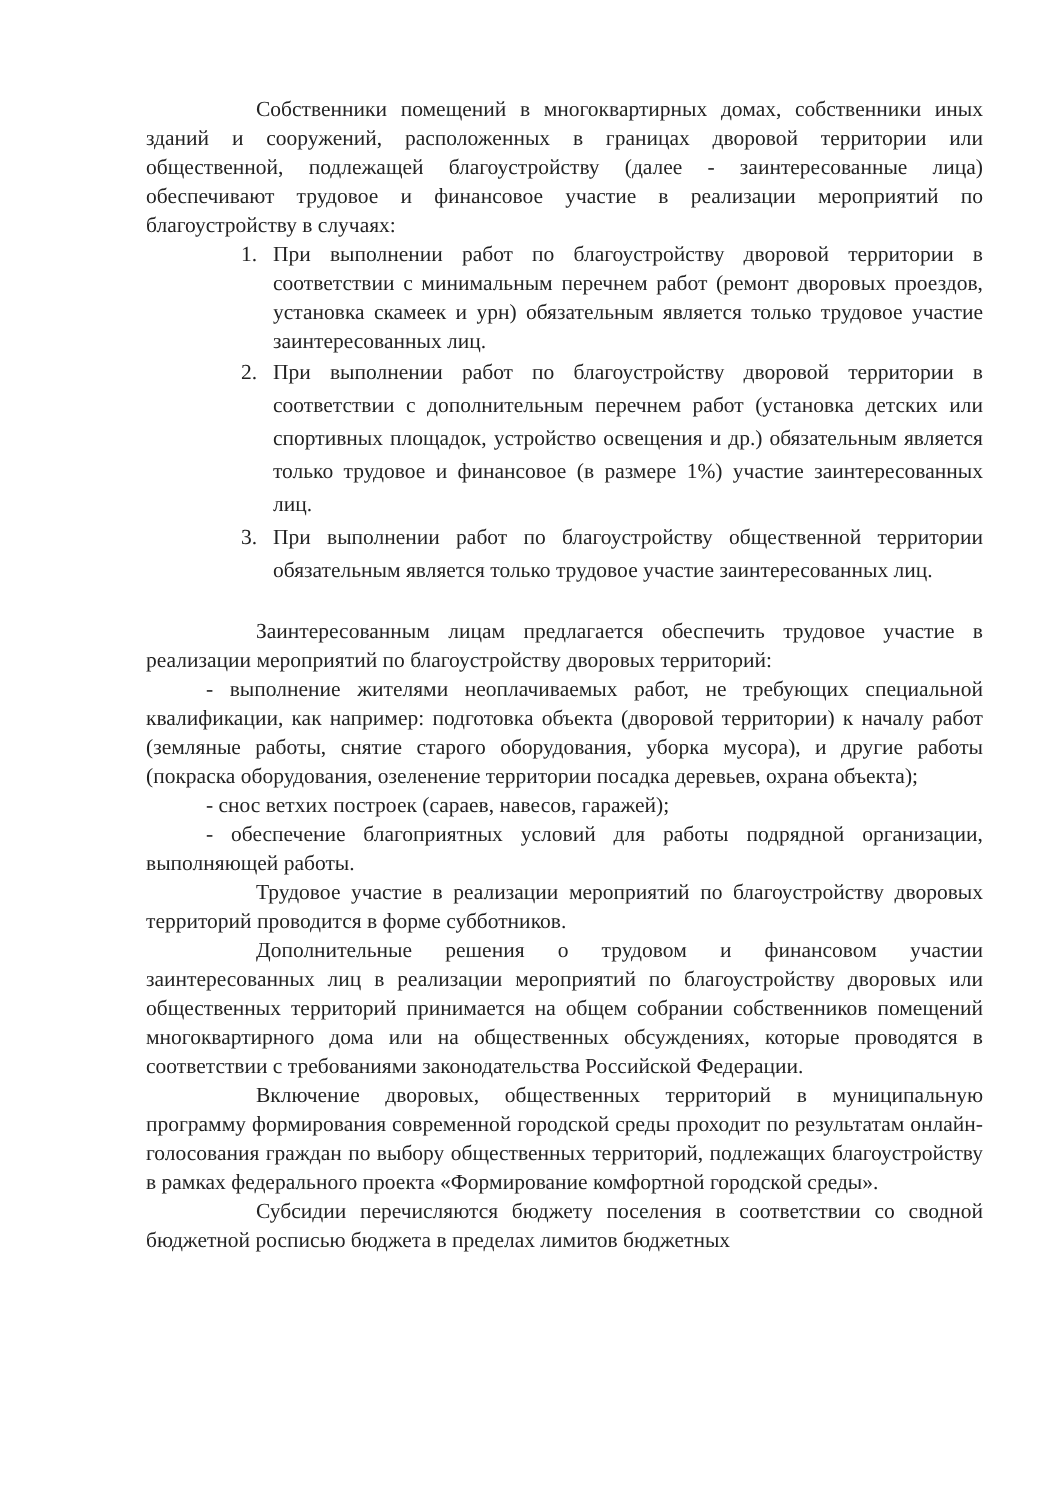Собственники помещений в многоквартирных домах, собственники иных зданий и сооружений, расположенных в границах дворовой территории или общественной, подлежащей благоустройству (далее - заинтересованные лица) обеспечивают трудовое и финансовое участие в реализации мероприятий по благоустройству в случаях:
1. При выполнении работ по благоустройству дворовой территории в соответствии с минимальным перечнем работ (ремонт дворовых проездов, установка скамеек и урн) обязательным является только трудовое участие заинтересованных лиц.
2. При выполнении работ по благоустройству дворовой территории в соответствии с дополнительным перечнем работ (установка детских или спортивных площадок, устройство освещения и др.) обязательным является только трудовое и финансовое (в размере 1%) участие заинтересованных лиц.
3. При выполнении работ по благоустройству общественной территории обязательным является только трудовое участие заинтересованных лиц.
Заинтересованным лицам предлагается обеспечить трудовое участие в реализации мероприятий по благоустройству дворовых территорий:
- выполнение жителями неоплачиваемых работ, не требующих специальной квалификации, как например: подготовка объекта (дворовой территории) к началу работ (земляные работы, снятие старого оборудования, уборка мусора), и другие работы (покраска оборудования, озеленение территории посадка деревьев, охрана объекта);
- снос ветхих построек (сараев, навесов, гаражей);
- обеспечение благоприятных условий для работы подрядной организации, выполняющей работы.
Трудовое участие в реализации мероприятий по благоустройству дворовых территорий проводится в форме субботников.
Дополнительные решения о трудовом и финансовом участии заинтересованных лиц в реализации мероприятий по благоустройству дворовых или общественных территорий принимается на общем собрании собственников помещений многоквартирного дома или на общественных обсуждениях, которые проводятся в соответствии с требованиями законодательства Российской Федерации.
Включение дворовых, общественных территорий в муниципальную программу формирования современной городской среды проходит по результатам онлайн-голосования граждан по выбору общественных территорий, подлежащих благоустройству в рамках федерального проекта «Формирование комфортной городской среды».
Субсидии перечисляются бюджету поселения в соответствии со сводной бюджетной росписью бюджета в пределах лимитов бюджетных